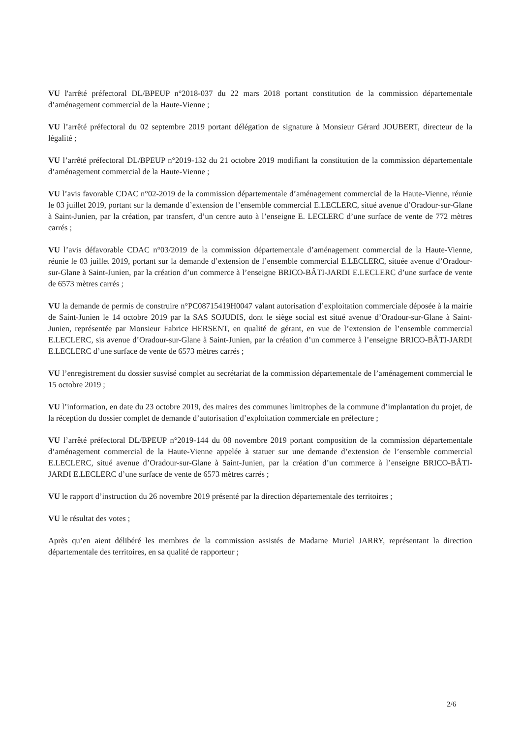VU l'arrêté préfectoral DL/BPEUP n°2018-037 du 22 mars 2018 portant constitution de la commission départementale d’aménagement commercial de la Haute-Vienne ;
VU l’arrêté préfectoral du 02 septembre 2019 portant délégation de signature à Monsieur Gérard JOUBERT, directeur de la légalité ;
VU l’arrêté préfectoral DL/BPEUP n°2019-132 du 21 octobre 2019 modifiant la constitution de la commission départementale d’aménagement commercial de la Haute-Vienne ;
VU l’avis favorable CDAC n°02-2019 de la commission départementale d’aménagement commercial de la Haute-Vienne, réunie le 03 juillet 2019, portant sur la demande d’extension de l’ensemble commercial E.LECLERC, situé avenue d’Oradour-sur-Glane à Saint-Junien, par la création, par transfert, d’un centre auto à l’enseigne E. LECLERC d’une surface de vente de 772 mètres carrés ;
VU l’avis défavorable CDAC n°03/2019 de la commission départementale d’aménagement commercial de la Haute-Vienne, réunie le 03 juillet 2019, portant sur la demande d’extension de l’ensemble commercial E.LECLERC, située avenue d’Oradour-sur-Glane à Saint-Junien, par la création d’un commerce à l’enseigne BRICO-BÂTI-JARDI E.LECLERC d’une surface de vente de 6573 mètres carrés ;
VU la demande de permis de construire n°PC08715419H0047 valant autorisation d’exploitation commerciale déposée à la mairie de Saint-Junien le 14 octobre 2019 par la SAS SOJUDIS, dont le siège social est situé avenue d’Oradour-sur-Glane à Saint-Junien, représentée par Monsieur Fabrice HERSENT, en qualité de gérant, en vue de l’extension de l’ensemble commercial E.LECLERC, sis avenue d’Oradour-sur-Glane à Saint-Junien, par la création d’un commerce à l’enseigne BRICO-BÂTI-JARDI E.LECLERC d’une surface de vente de 6573 mètres carrés ;
VU l’enregistrement du dossier susvisé complet au secrétariat de la commission départementale de l’aménagement commercial le 15 octobre 2019 ;
VU l’information, en date du 23 octobre 2019, des maires des communes limitrophes de la commune d’implantation du projet, de la réception du dossier complet de demande d’autorisation d’exploitation commerciale en préfecture ;
VU l’arrêté préfectoral DL/BPEUP n°2019-144 du 08 novembre 2019 portant composition de la commission départementale d’aménagement commercial de la Haute-Vienne appelée à statuer sur une demande d’extension de l’ensemble commercial E.LECLERC, situé avenue d’Oradour-sur-Glane à Saint-Junien, par la création d’un commerce à l’enseigne BRICO-BÂTI-JARDI E.LECLERC d’une surface de vente de 6573 mètres carrés ;
VU le rapport d’instruction du 26 novembre 2019 présenté par la direction départementale des territoires ;
VU le résultat des votes ;
Après qu’en aient délibéré les membres de la commission assistés de Madame Muriel JARRY, représentant la direction départementale des territoires, en sa qualité de rapporteur ;
2/6